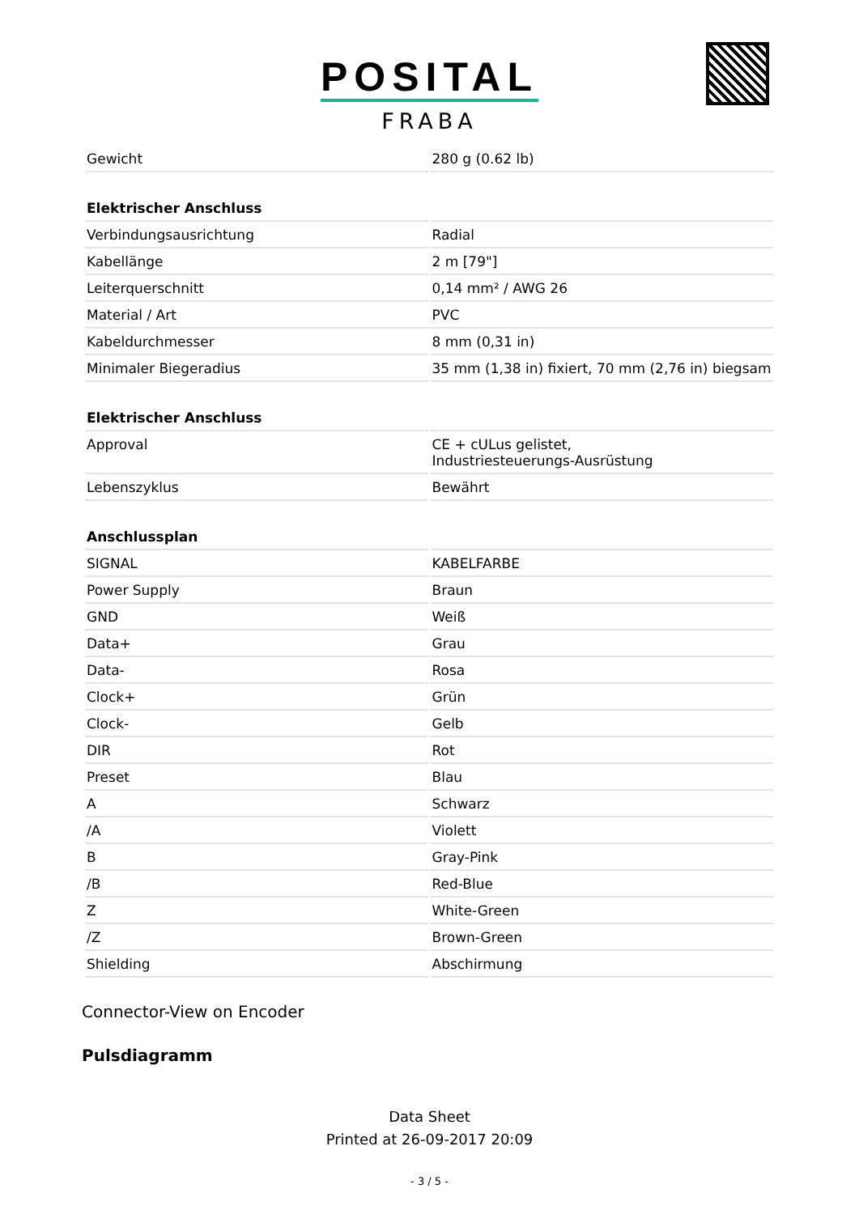POSITAL
FRABA
| Gewicht | 280 g (0.62 lb) |
| Elektrischer Anschluss | |
| Verbindungsausrichtung | Radial |
| Kabellänge | 2 m [79"] |
| Leiterquerschnitt | 0,14 mm² / AWG 26 |
| Material / Art | PVC |
| Kabeldurchmesser | 8 mm (0,31 in) |
| Minimaler Biegeradius | 35 mm (1,38 in) fixiert, 70 mm (2,76 in) biegsam |
| Elektrischer Anschluss | |
| Approval | CE + cULus gelistet, Industriesteuerungs-Ausrüstung |
| Lebenszyklus | Bewährt |
| Anschlussplan | |
| SIGNAL | KABELFARBE |
| Power Supply | Braun |
| GND | Weiß |
| Data+ | Grau |
| Data- | Rosa |
| Clock+ | Grün |
| Clock- | Gelb |
| DIR | Rot |
| Preset | Blau |
| A | Schwarz |
| /A | Violett |
| B | Gray-Pink |
| /B | Red-Blue |
| Z | White-Green |
| /Z | Brown-Green |
| Shielding | Abschirmung |
Connector-View on Encoder
Pulsdiagramm
Data Sheet
Printed at 26-09-2017 20:09
- 3 / 5 -